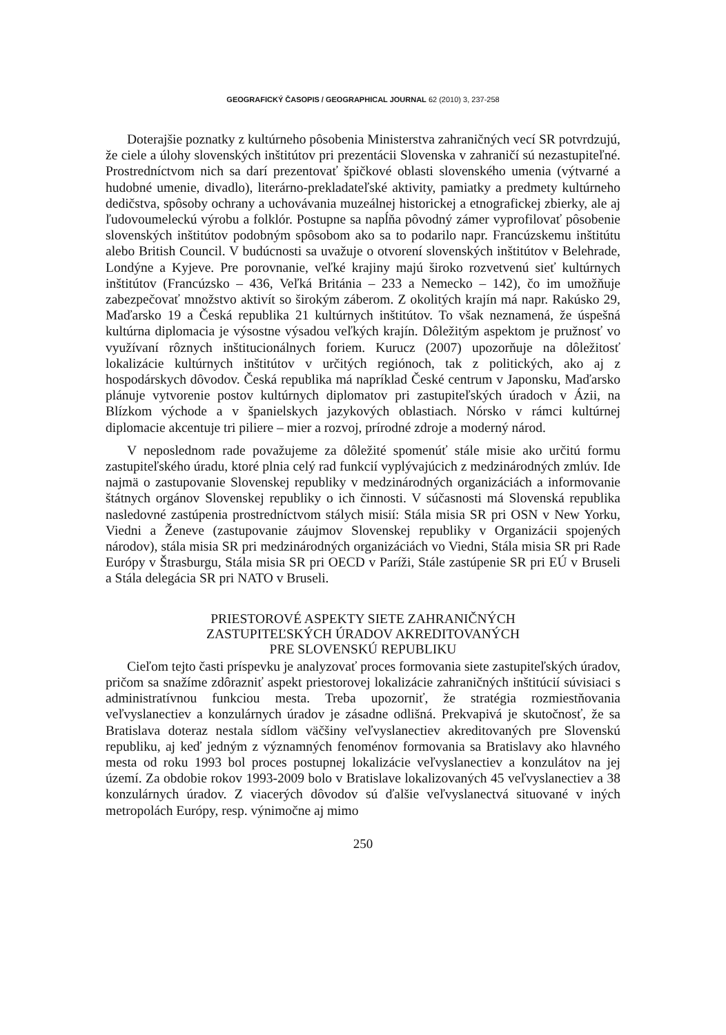GEOGRAFICKÝ ČASOPIS / GEOGRAPHICAL JOURNAL 62 (2010) 3, 237-258
Doterajšie poznatky z kultúrneho pôsobenia Ministerstva zahraničných vecí SR potvrdzujú, že ciele a úlohy slovenských inštitútov pri prezentácii Slovenska v zahraničí sú nezastupiteľné. Prostredníctvom nich sa darí prezentovať špičkové oblasti slovenského umenia (výtvarné a hudobné umenie, divadlo), literárno-prekladateľské aktivity, pamiatky a predmety kultúrneho dedičstva, spôsoby ochrany a uchovávania muzeálnej historickej a etnografickej zbierky, ale aj ľudovoumeleckú výrobu a folklór. Postupne sa napĺňa pôvodný zámer vyprofilovať pôsobenie slovenských inštitútov podobným spôsobom ako sa to podarilo napr. Francúzskemu inštitútu alebo British Council. V budúcnosti sa uvažuje o otvorení slovenských inštitútov v Belehrade, Londýne a Kyjeve. Pre porovnanie, veľké krajiny majú široko rozvetvenú sieť kultúrnych inštitútov (Francúzsko – 436, Veľká Británia – 233 a Nemecko – 142), čo im umožňuje zabezpečovať množstvo aktivít so širokým záberom. Z okolitých krajín má napr. Rakúsko 29, Maďarsko 19 a Česká republika 21 kultúrnych inštitútov. To však neznamená, že úspešná kultúrna diplomacia je výsostne výsadou veľkých krajín. Dôležitým aspektom je pružnosť vo využívaní rôznych inštitucionálnych foriem. Kurucz (2007) upozorňuje na dôležitosť lokalizácie kultúrnych inštitútov v určitých regiónoch, tak z politických, ako aj z hospodárskych dôvodov. Česká republika má napríklad České centrum v Japonsku, Maďarsko plánuje vytvorenie postov kultúrnych diplomatov pri zastupiteľských úradoch v Ázii, na Blízkom východe a v španielskych jazykových oblastiach. Nórsko v rámci kultúrnej diplomacie akcentuje tri piliere – mier a rozvoj, prírodné zdroje a moderný národ.
V neposlednom rade považujeme za dôležité spomenúť stále misie ako určitú formu zastupiteľského úradu, ktoré plnia celý rad funkcií vyplývajúcich z medzinárodných zmlúv. Ide najmä o zastupovanie Slovenskej republiky v medzinárodných organizáciách a informovanie štátnych orgánov Slovenskej republiky o ich činnosti. V súčasnosti má Slovenská republika nasledovné zastúpenia prostredníctvom stálych misií: Stála misia SR pri OSN v New Yorku, Viedni a Ženeve (zastupovanie záujmov Slovenskej republiky v Organizácii spojených národov), stála misia SR pri medzinárodných organizáciách vo Viedni, Stála misia SR pri Rade Európy v Štrasburgu, Stála misia SR pri OECD v Paríži, Stále zastúpenie SR pri EÚ v Bruseli a Stála delegácia SR pri NATO v Bruseli.
PRIESTOROVÉ ASPEKTY SIETE ZAHRANIČNÝCH
ZASTUPITEĽSKÝCH ÚRADOV AKREDITOVANÝCH
PRE SLOVENSKÚ REPUBLIKU
Cieľom tejto časti príspevku je analyzovať proces formovania siete zastupiteľských úradov, pričom sa snažíme zdôrazniť aspekt priestorovej lokalizácie zahraničných inštitúcií súvisiaci s administratívnou funkciou mesta. Treba upozorniť, že stratégia rozmiestňovania veľvyslanectiev a konzulárnych úradov je zásadne odlišná. Prekvapivá je skutočnosť, že sa Bratislava doteraz nestala sídlom väčšiny veľvyslanectiev akreditovaných pre Slovenskú republiku, aj keď jedným z významných fenoménov formovania sa Bratislavy ako hlavného mesta od roku 1993 bol proces postupnej lokalizácie veľvyslanectiev a konzulátov na jej území. Za obdobie rokov 1993-2009 bolo v Bratislave lokalizovaných 45 veľvyslanectiev a 38 konzulárnych úradov. Z viacerých dôvodov sú ďalšie veľvyslanectvá situované v iných metropolách Európy, resp. výnimočne aj mimo
250